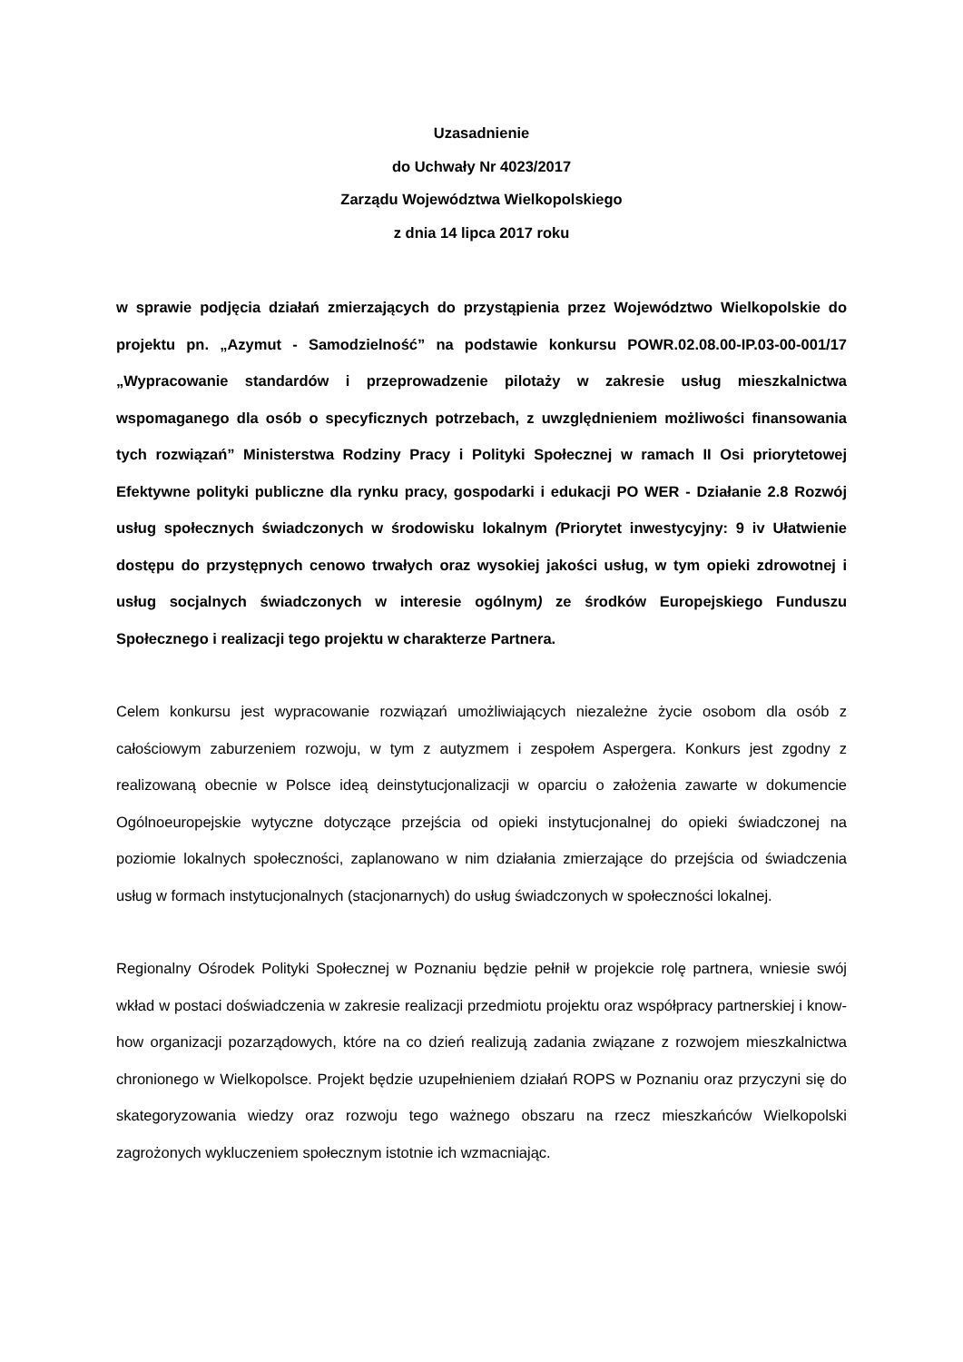Uzasadnienie
do Uchwały Nr 4023/2017
Zarządu Województwa Wielkopolskiego
z dnia 14 lipca 2017 roku
w sprawie podjęcia działań zmierzających do przystąpienia przez Województwo Wielkopolskie do projektu pn. „Azymut - Samodzielność” na podstawie konkursu POWR.02.08.00-IP.03-00-001/17 „Wypracowanie standardów i przeprowadzenie pilotaży w zakresie usług mieszkalnictwa wspomaganego dla osób o specyficznych potrzebach, z uwzględnieniem możliwości finansowania tych rozwiązań” Ministerstwa Rodziny Pracy i Polityki Społecznej w ramach II Osi priorytetowej Efektywne polityki publiczne dla rynku pracy, gospodarki i edukacji PO WER - Działanie 2.8 Rozwój usług społecznych świadczonych w środowisku lokalnym (Priorytet inwestycyjny: 9 iv Ułatwienie dostępu do przystępnych cenowo trwałych oraz wysokiej jakości usług, w tym opieki zdrowotnej i usług socjalnych świadczonych w interesie ogólnym) ze środków Europejskiego Funduszu Społecznego i realizacji tego projektu w charakterze Partnera.
Celem konkursu jest wypracowanie rozwiązań umożliwiających niezależne życie osobom dla osób z całościowym zaburzeniem rozwoju, w tym z autyzmem i zespołem Aspergera. Konkurs jest zgodny z realizowaną obecnie w Polsce ideą deinstytucjonalizacji w oparciu o założenia zawarte w dokumencie Ogólnoeuropejskie wytyczne dotyczące przejścia od opieki instytucjonalnej do opieki świadczonej na poziomie lokalnych społeczności, zaplanowano w nim działania zmierzające do przejścia od świadczenia usług w formach instytucjonalnych (stacjonarnych) do usług świadczonych w społeczności lokalnej.
Regionalny Ośrodek Polityki Społecznej w Poznaniu będzie pełnił w projekcie rolę partnera, wniesie swój wkład w postaci doświadczenia w zakresie realizacji przedmiotu projektu oraz współpracy partnerskiej i know-how organizacji pozarządowych, które na co dzień realizują zadania związane z rozwojem mieszkalnictwa chronionego w Wielkopolsce. Projekt będzie uzupełnieniem działań ROPS w Poznaniu oraz przyczyni się do skategoryzowania wiedzy oraz rozwoju tego ważnego obszaru na rzecz mieszkańców Wielkopolski zagrożonych wykluczeniem społecznym istotnie ich wzmacniając.